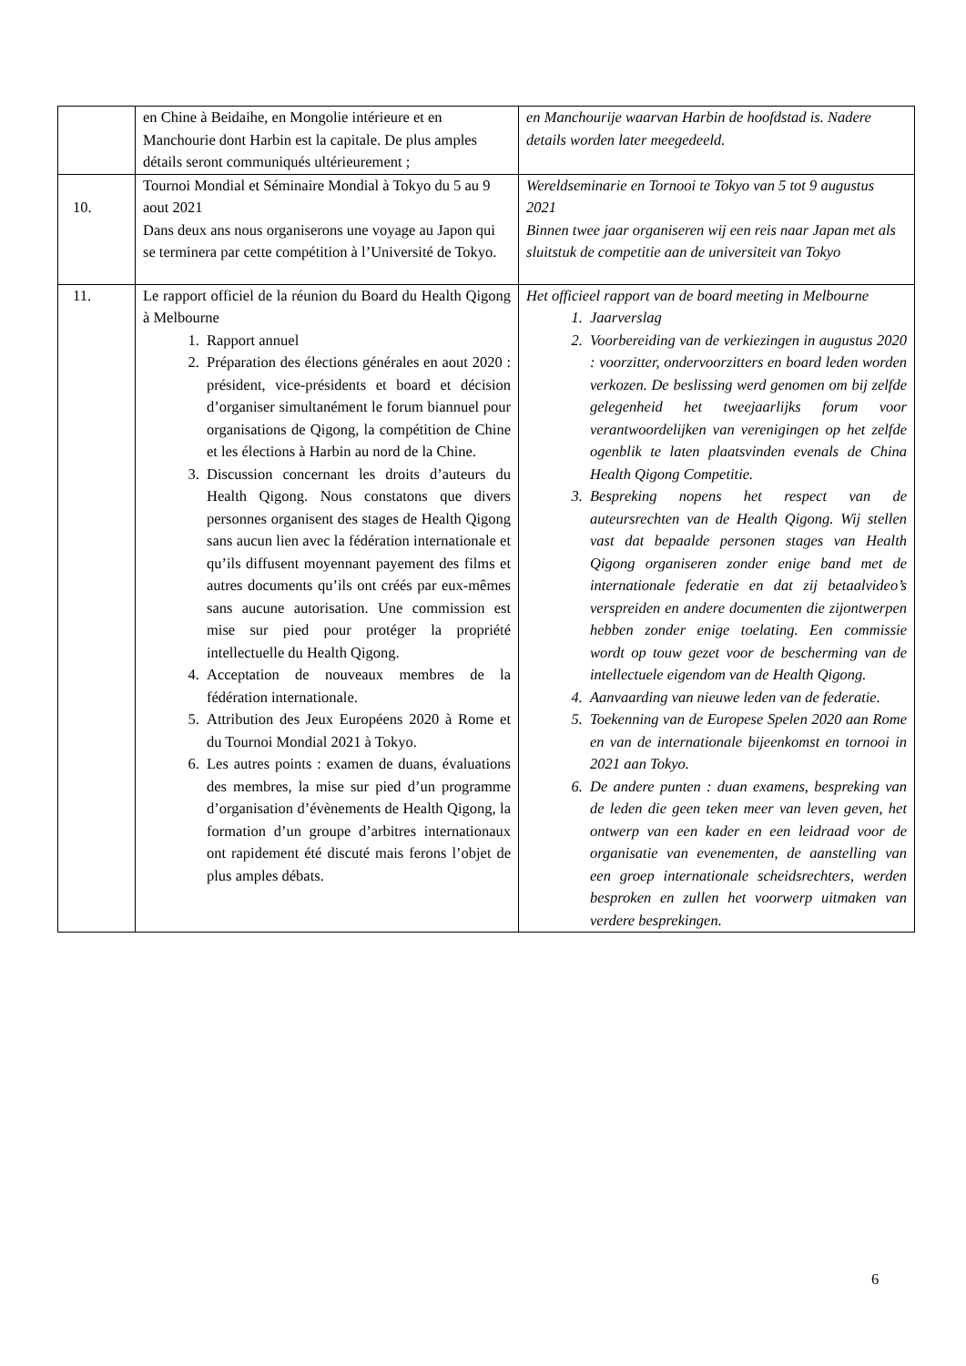| | en Chine à Beidaihe, en Mongolie intérieure et en Manchourie dont Harbin est la capitale. De plus amples détails seront communiqués ultérieurement ; | en Manchourije waarvan Harbin de hoofdstad is. Nadere details worden later meegedeeld. |
| 10. | Tournoi Mondial et Séminaire Mondial à Tokyo du 5 au 9 aout 2021 Dans deux ans nous organiserons une voyage au Japon qui se terminera par cette compétition à l’Université de Tokyo. | Wereldseminarie en Tornooi te Tokyo van 5 tot 9 augustus 2021 Binnen twee jaar organiseren wij een reis naar Japan met als sluitstuk de competitie aan de universiteit van Tokyo |
| 11. | Le rapport officiel de la réunion du Board du Health Qigong à Melbourne 1. Rapport annuel 2. Préparation des élections générales en aout 2020 : président, vice-présidents et board et décision d’organiser simultanément le forum biannuel pour organisations de Qigong, la compétition de Chine et les élections à Harbin au nord de la Chine. 3. Discussion concernant les droits d’auteurs du Health Qigong. Nous constatons que divers personnes organisent des stages de Health Qigong sans aucun lien avec la fédération internationale et qu’ils diffusent moyennant payement des films et autres documents qu’ils ont créés par eux-mêmes sans aucune autorisation. Une commission est mise sur pied pour protéger la propriété intellectuelle du Health Qigong. 4. Acceptation de nouveaux membres de la fédération internationale. 5. Attribution des Jeux Européens 2020 à Rome et du Tournoi Mondial 2021 à Tokyo. 6. Les autres points : examen de duans, évaluations des membres, la mise sur pied d’un programme d’organisation d’évènements de Health Qigong, la formation d’un groupe d’arbitres internationaux ont rapidement été discuté mais ferons l’objet de plus amples débats. | Het officieel rapport van de board meeting in Melbourne 1. Jaarverslag 2. Voorbereiding van de verkiezingen in augustus 2020 : voorzitter, ondervoorzitters en board leden worden verkozen. De beslissing werd genomen om bij zelfde gelegenheid het tweejaarlijks forum voor verantwoordelijken van verenigingen op het zelfde ogenblik te laten plaatsvinden evenals de China Health Qigong Competitie. 3. Bespreking nopens het respect van de auteursrechten van de Health Qigong. Wij stellen vast dat bepaalde personen stages van Health Qigong organiseren zonder enige band met de internationale federatie en dat zij betaalvideo’s verspreiden en andere documenten die zijontwerpen hebben zonder enige toelating. Een commissie wordt op touw gezet voor de bescherming van de intellectuele eigendom van de Health Qigong. 4. Aanvaarding van nieuwe leden van de federatie. 5. Toekenning van de Europese Spelen 2020 aan Rome en van de internationale bijeenkomst en tornooi in 2021 aan Tokyo. 6. De andere punten : duan examens, bespreking van de leden die geen teken meer van leven geven, het ontwerp van een kader en een leidraad voor de organisatie van evenementen, de aanstelling van een groep internationale scheidsrechters, werden besproken en zullen het voorwerp uitmaken van verdere besprekingen. |
6